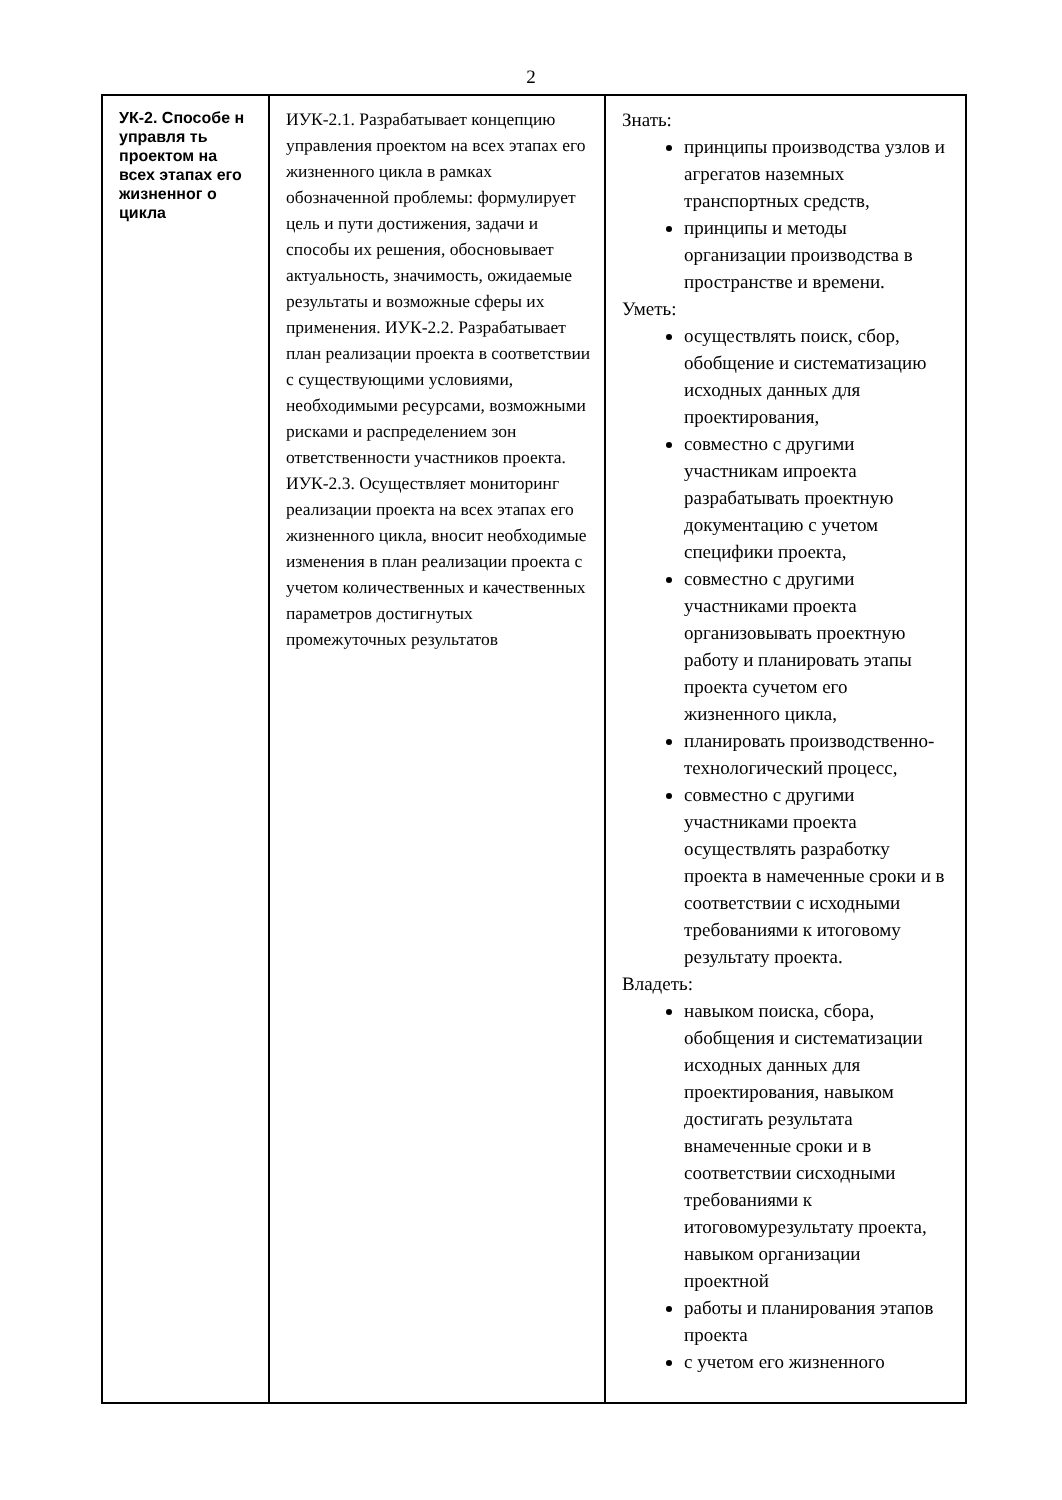2
| УК-2. Способе н управля ть проектом на всех этапах его жизненног о цикла | ИУК-2.1. Разрабатывает концепцию управления проектом на всех этапах его жизненного цикла в рамках обозначенной проблемы: формулирует цель и пути достижения, задачи и способы их решения, обосновывает актуальность, значимость, ожидаемые результаты и возможные сферы их применения. ИУК-2.2. Разрабатывает план реализации проекта в соответствии с существующими условиями, необходимыми ресурсами, возможными рисками и распределением зон ответственности участников проекта. ИУК-2.3. Осуществляет мониторинг реализации проекта на всех этапах его жизненного цикла, вносит необходимые изменения в план реализации проекта с учетом количественных и качественных параметров достигнутых промежуточных результатов | Знать: принципы производства узлов и агрегатов наземных транспортных средств, принципы и методы организации производства в пространстве и времени. Уметь: осуществлять поиск, сбор, обобщение и систематизацию исходных данных для проектирования, совместно с другими участникам ипроекта разрабатывать проектную документацию с учетом специфики проекта, совместно с другими участниками проекта организовывать проектную работу и планировать этапы проекта сучетом его жизненного цикла, планировать производственно-технологический процесс, совместно с другими участниками проекта осуществлять разработку проекта в намеченные сроки и в соответствии с исходными требованиями к итоговому результату проекта. Владеть: навыком поиска, сбора, обобщения и систематизации исходных данных для проектирования, навыком достигать результата внамеченные сроки и в соответствии сисходными требованиями к итоговомурезультату проекта, навыком организации проектной работы и планирования этапов проекта с учетом его жизненного |